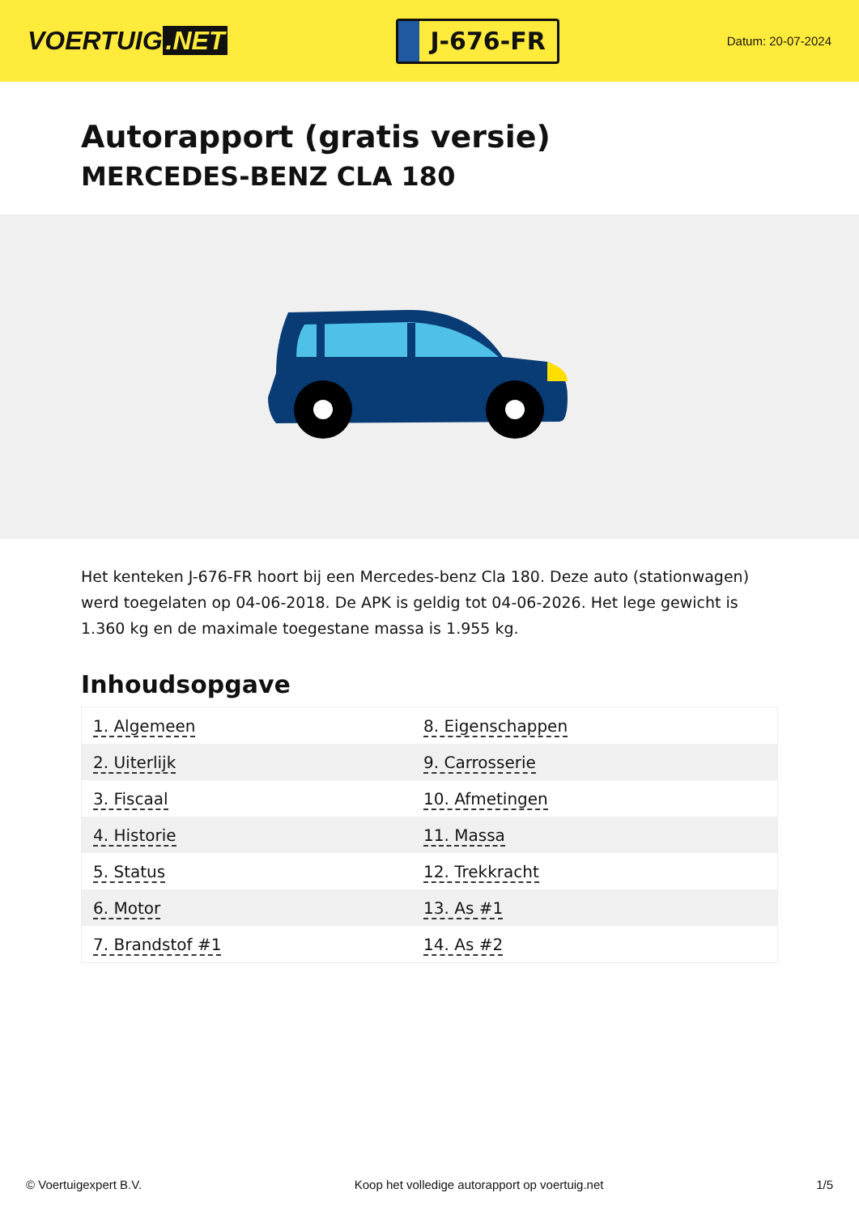VOERTUIG.NET
J-676-FR
Datum: 20-07-2024
Autorapport (gratis versie)
MERCEDES-BENZ CLA 180
Het kenteken J-676-FR hoort bij een Mercedes-benz Cla 180. Deze auto (stationwagen) werd toegelaten op 04-06-2018. De APK is geldig tot 04-06-2026. Het lege gewicht is 1.360 kg en de maximale toegestane massa is 1.955 kg.
Inhoudsopgave
| 1. Algemeen | 8. Eigenschappen |
| 2. Uiterlijk | 9. Carrosserie |
| 3. Fiscaal | 10. Afmetingen |
| 4. Historie | 11. Massa |
| 5. Status | 12. Trekkracht |
| 6. Motor | 13. As #1 |
| 7. Brandstof #1 | 14. As #2 |
© Voertuigexpert B.V. Koop het volledige autorapport op voertuig.net
1/5